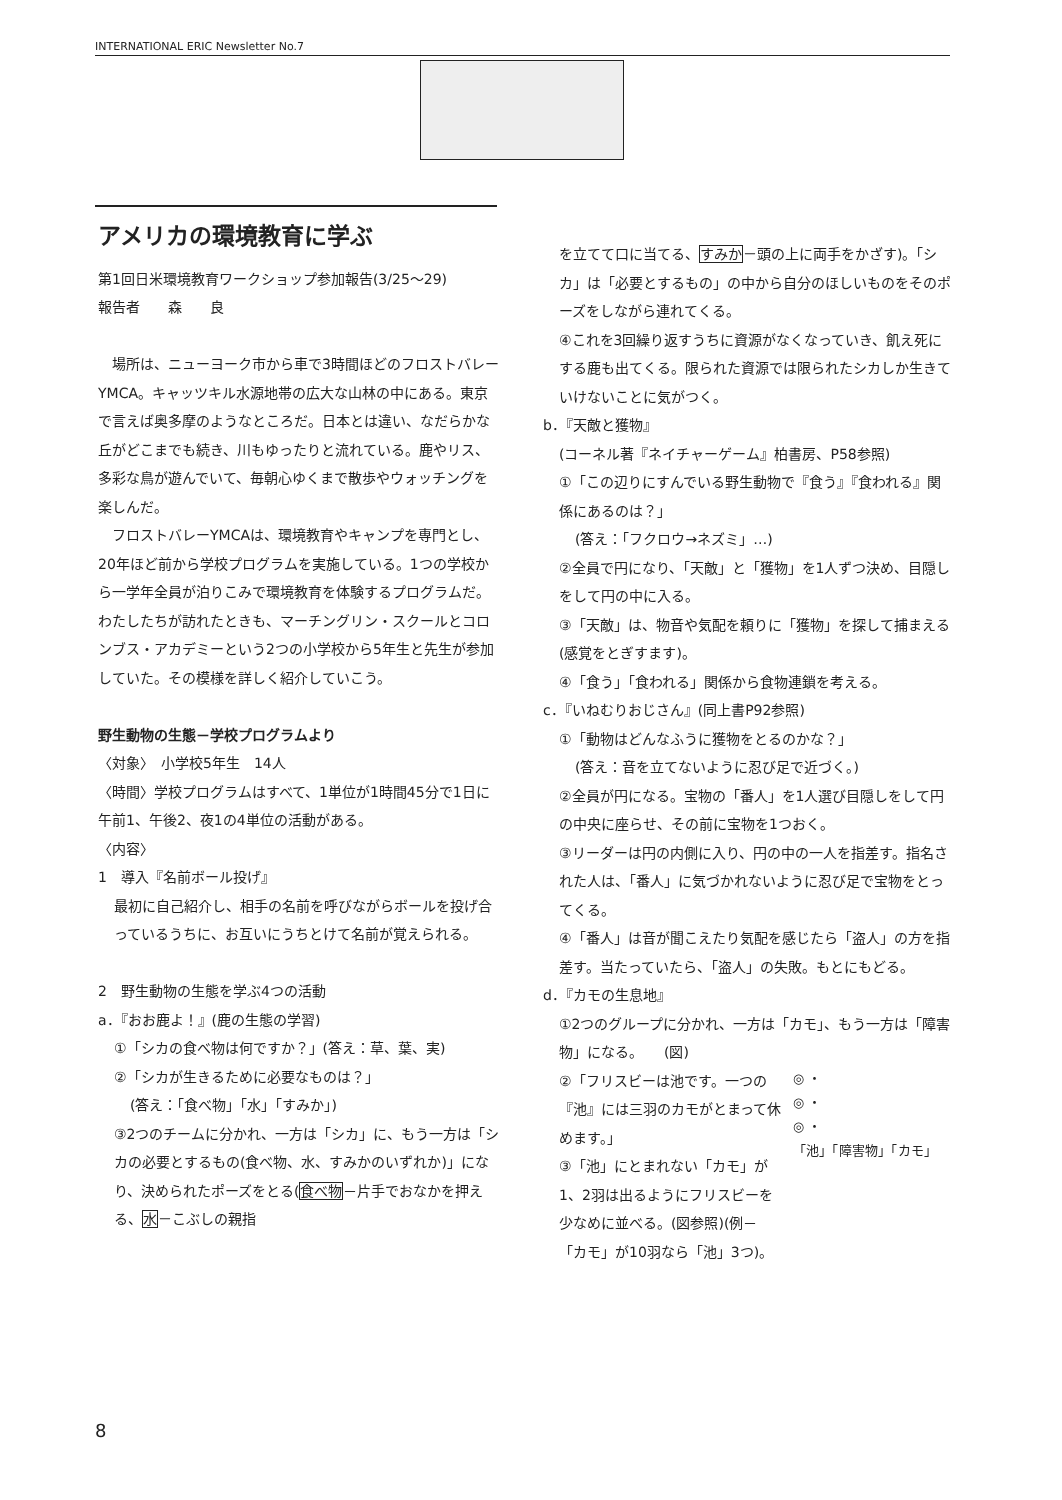INTERNATIONAL ERIC Newsletter No.7
アメリカの環境教育に学ぶ
第1回日米環境教育ワークショップ参加報告(3/25〜29)
報告者　　森　　良
　場所は、ニューヨーク市から車で3時間ほどのフロストバレーYMCA。キャッツキル水源地帯の広大な山林の中にある。東京で言えば奥多摩のようなところだ。日本とは違い、なだらかな丘がどこまでも続き、川もゆったりと流れている。鹿やリス、多彩な鳥が遊んでいて、毎朝心ゆくまで散歩やウォッチングを楽しんだ。
　フロストバレーYMCAは、環境教育やキャンプを専門とし、20年ほど前から学校プログラムを実施している。1つの学校から一学年全員が泊りこみで環境教育を体験するプログラムだ。わたしたちが訪れたときも、マーチングリン・スクールとコロンブス・アカデミーという2つの小学校から5年生と先生が参加していた。その模様を詳しく紹介していこう。
野生動物の生態－学校プログラムより
〈対象〉　小学校5年生　14人
〈時間〉学校プログラムはすべて、1単位が1時間45分で1日に午前1、午後2、夜1の4単位の活動がある。
〈内容〉
1　導入『名前ボール投げ』
最初に自己紹介し、相手の名前を呼びながらボールを投げ合っているうちに、お互いにうちとけて名前が覚えられる。
2　野生動物の生態を学ぶ4つの活動
a．『おお鹿よ！』(鹿の生態の学習)
①「シカの食べ物は何ですか？」(答え：草、葉、実)
②「シカが生きるために必要なものは？」
(答え：「食べ物」「水」「すみか」)
③2つのチームに分かれ、一方は「シカ」に、もう一方は「シカの必要とするもの(食べ物、水、すみかのいずれか)」になり、決められたポーズをとる(食べ物－片手でおなかを押える、水－こぶしの親指
を立てて口に当てる、すみか－頭の上に両手をかざす)。「シカ」は「必要とするもの」の中から自分のほしいものをそのポーズをしながら連れてくる。
④これを3回繰り返すうちに資源がなくなっていき、飢え死にする鹿も出てくる。限られた資源では限られたシカしか生きていけないことに気がつく。
b．『天敵と獲物』
(コーネル著『ネイチャーゲーム』柏書房、P58参照)
①「この辺りにすんでいる野生動物で『食う』『食われる』関係にあるのは？」
(答え：「フクロウ→ネズミ」…)
②全員で円になり、「天敵」と「獲物」を1人ずつ決め、目隠しをして円の中に入る。
③「天敵」は、物音や気配を頼りに「獲物」を探して捕まえる(感覚をとぎすます)。
④「食う」「食われる」関係から食物連鎖を考える。
c．『いねむりおじさん』(同上書P92参照)
①「動物はどんなふうに獲物をとるのかな？」
(答え：音を立てないように忍び足で近づく。)
②全員が円になる。宝物の「番人」を1人選び目隠しをして円の中央に座らせ、その前に宝物を1つおく。
③リーダーは円の内側に入り、円の中の一人を指差す。指名された人は、「番人」に気づかれないように忍び足で宝物をとってくる。
④「番人」は音が聞こえたり気配を感じたら「盗人」の方を指差す。当たっていたら、「盗人」の失敗。もとにもどる。
d．『カモの生息地』
①2つのグループに分かれ、一方は「カモ」、もう一方は「障害物」になる。　　(図)
②「フリスビーは池です。一つの『池』には三羽のカモがとまって休めます。」
③「池」にとまれない「カモ」が1、2羽は出るようにフリスビーを少なめに並べる。(図参照)(例－「カモ」が10羽なら「池」3つ)。
◎ ・
◎ ・
◎ ・
「池」「障害物」「カモ」
8